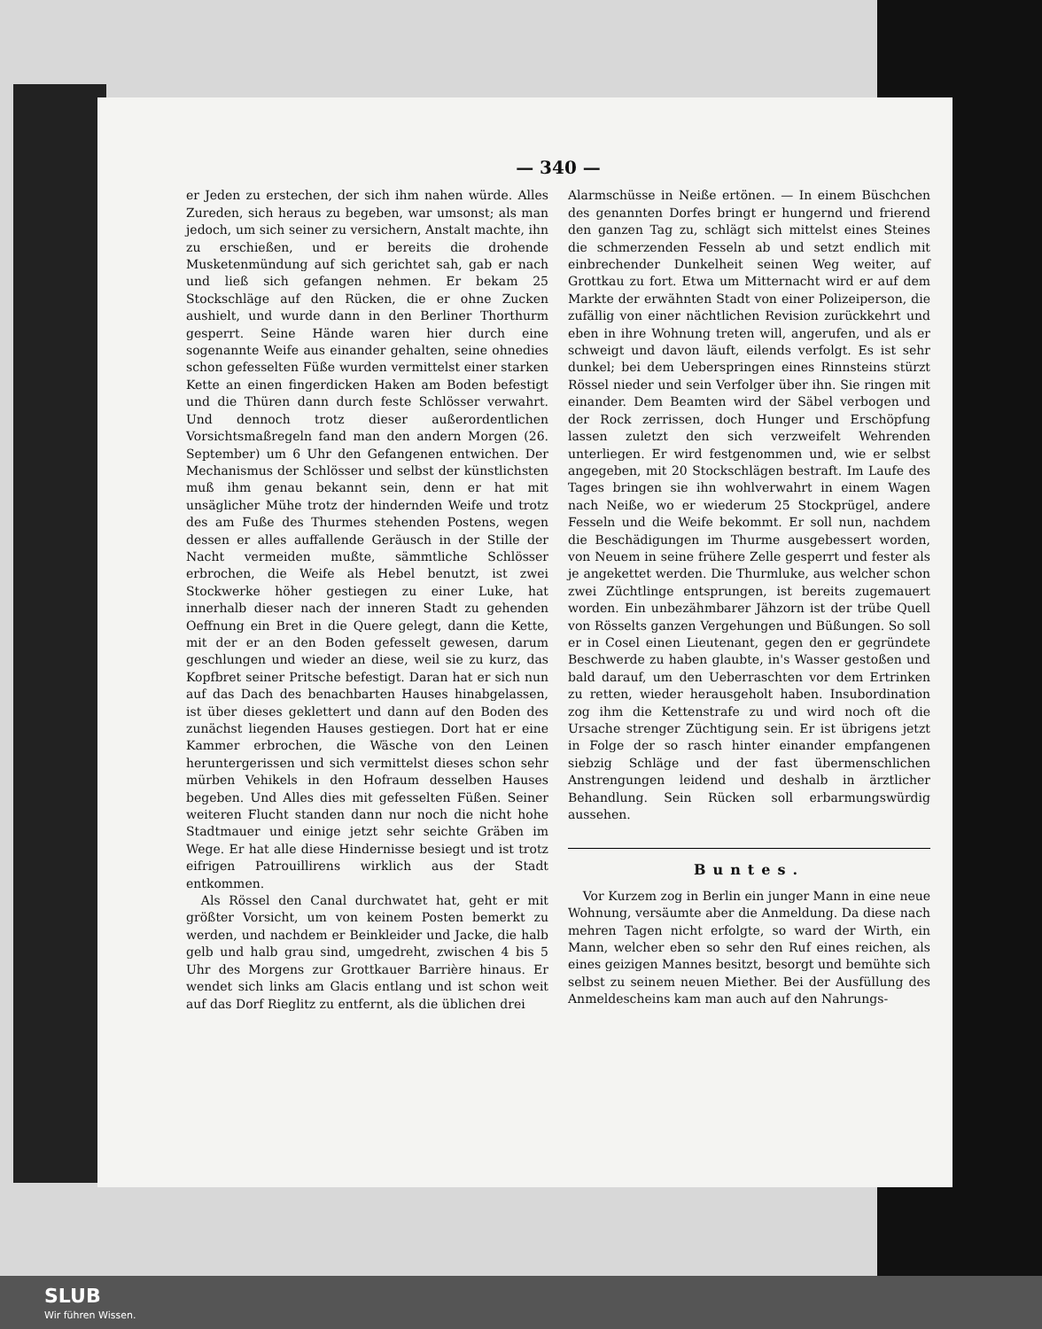— 340 —
er Jeden zu erstechen, der sich ihm nahen würde. Alles Zureden, sich heraus zu begeben, war umsonst; als man jedoch, um sich seiner zu versichern, Anstalt machte, ihn zu erschießen, und er bereits die drohende Musketenmündung auf sich gerichtet sah, gab er nach und ließ sich gefangen nehmen. Er bekam 25 Stockschläge auf den Rücken, die er ohne Zucken aushielt, und wurde dann in den Berliner Thorthurm gesperrt. Seine Hände waren hier durch eine sogenannte Weife aus einander gehalten, seine ohnedies schon gefesselten Füße wurden vermittelst einer starken Kette an einen fingerdicken Haken am Boden befestigt und die Thüren dann durch feste Schlösser verwahrt. Und dennoch trotz dieser außerordentlichen Vorsichtsmaßregeln fand man den andern Morgen (26. September) um 6 Uhr den Gefangenen entwichen. Der Mechanismus der Schlösser und selbst der künstlichsten muß ihm genau bekannt sein, denn er hat mit unsäglicher Mühe trotz der hindernden Weife und trotz des am Fuße des Thurmes stehenden Postens, wegen dessen er alles auffallende Geräusch in der Stille der Nacht vermeiden mußte, sämmtliche Schlösser erbrochen, die Weife als Hebel benutzt, ist zwei Stockwerke höher gestiegen zu einer Luke, hat innerhalb dieser nach der inneren Stadt zu gehenden Oeffnung ein Bret in die Quere gelegt, dann die Kette, mit der er an den Boden gefesselt gewesen, darum geschlungen und wieder an diese, weil sie zu kurz, das Kopfbret seiner Pritsche befestigt. Daran hat er sich nun auf das Dach des benachbarten Hauses hinabgelassen, ist über dieses geklettert und dann auf den Boden des zunächst liegenden Hauses gestiegen. Dort hat er eine Kammer erbrochen, die Wäsche von den Leinen heruntergerissen und sich vermittelst dieses schon sehr mürben Vehikels in den Hofraum desselben Hauses begeben. Und Alles dies mit gefesselten Füßen. Seiner weiteren Flucht standen dann nur noch die nicht hohe Stadtmauer und einige jetzt sehr seichte Gräben im Wege. Er hat alle diese Hindernisse besiegt und ist trotz eifrigen Patrouillirens wirklich aus der Stadt entkommen.
Als Rössel den Canal durchwatet hat, geht er mit größter Vorsicht, um von keinem Posten bemerkt zu werden, und nachdem er Beinkleider und Jacke, die halb gelb und halb grau sind, umgedreht, zwischen 4 bis 5 Uhr des Morgens zur Grottkauer Barrière hinaus. Er wendet sich links am Glacis entlang und ist schon weit auf das Dorf Rieglitz zu entfernt, als die üblichen drei
Alarmschüsse in Neiße ertönen. — In einem Büschchen des genannten Dorfes bringt er hungernd und frierend den ganzen Tag zu, schlägt sich mittelst eines Steines die schmerzenden Fesseln ab und setzt endlich mit einbrechender Dunkelheit seinen Weg weiter, auf Grottkau zu fort. Etwa um Mitternacht wird er auf dem Markte der erwähnten Stadt von einer Polizeiperson, die zufällig von einer nächtlichen Revision zurückkehrt und eben in ihre Wohnung treten will, angerufen, und als er schweigt und davon läuft, eilends verfolgt. Es ist sehr dunkel; bei dem Ueberspringen eines Rinnsteins stürzt Rössel nieder und sein Verfolger über ihn. Sie ringen mit einander. Dem Beamten wird der Säbel verbogen und der Rock zerrissen, doch Hunger und Erschöpfung lassen zuletzt den sich verzweifelt Wehrenden unterliegen. Er wird festgenommen und, wie er selbst angegeben, mit 20 Stockschlägen bestraft. Im Laufe des Tages bringen sie ihn wohlverwahrt in einem Wagen nach Neiße, wo er wiederum 25 Stockprügel, andere Fesseln und die Weife bekommt. Er soll nun, nachdem die Beschädigungen im Thurme ausgebessert worden, von Neuem in seine frühere Zelle gesperrt und fester als je angekettet werden. Die Thurmluke, aus welcher schon zwei Züchtlinge entsprungen, ist bereits zugemauert worden. Ein unbezähmbarer Jähzorn ist der trübe Quell von Rösselts ganzen Vergehungen und Büßungen. So soll er in Cosel einen Lieutenant, gegen den er gegründete Beschwerde zu haben glaubte, in's Wasser gestoßen und bald darauf, um den Ueberraschten vor dem Ertrinken zu retten, wieder herausgeholt haben. Insubordination zog ihm die Kettenstrafe zu und wird noch oft die Ursache strenger Züchtigung sein. Er ist übrigens jetzt in Folge der so rasch hinter einander empfangenen siebzig Schläge und der fast übermenschlichen Anstrengungen leidend und deshalb in ärztlicher Behandlung. Sein Rücken soll erbarmungswürdig aussehen.
Buntes.
Vor Kurzem zog in Berlin ein junger Mann in eine neue Wohnung, versäumte aber die Anmeldung. Da diese nach mehren Tagen nicht erfolgte, so ward der Wirth, ein Mann, welcher eben so sehr den Ruf eines reichen, als eines geizigen Mannes besitzt, besorgt und bemühte sich selbst zu seinem neuen Miether. Bei der Ausfüllung des Anmeldescheins kam man auch auf den Nahrungs-
SLUB
Wir führen Wissen.